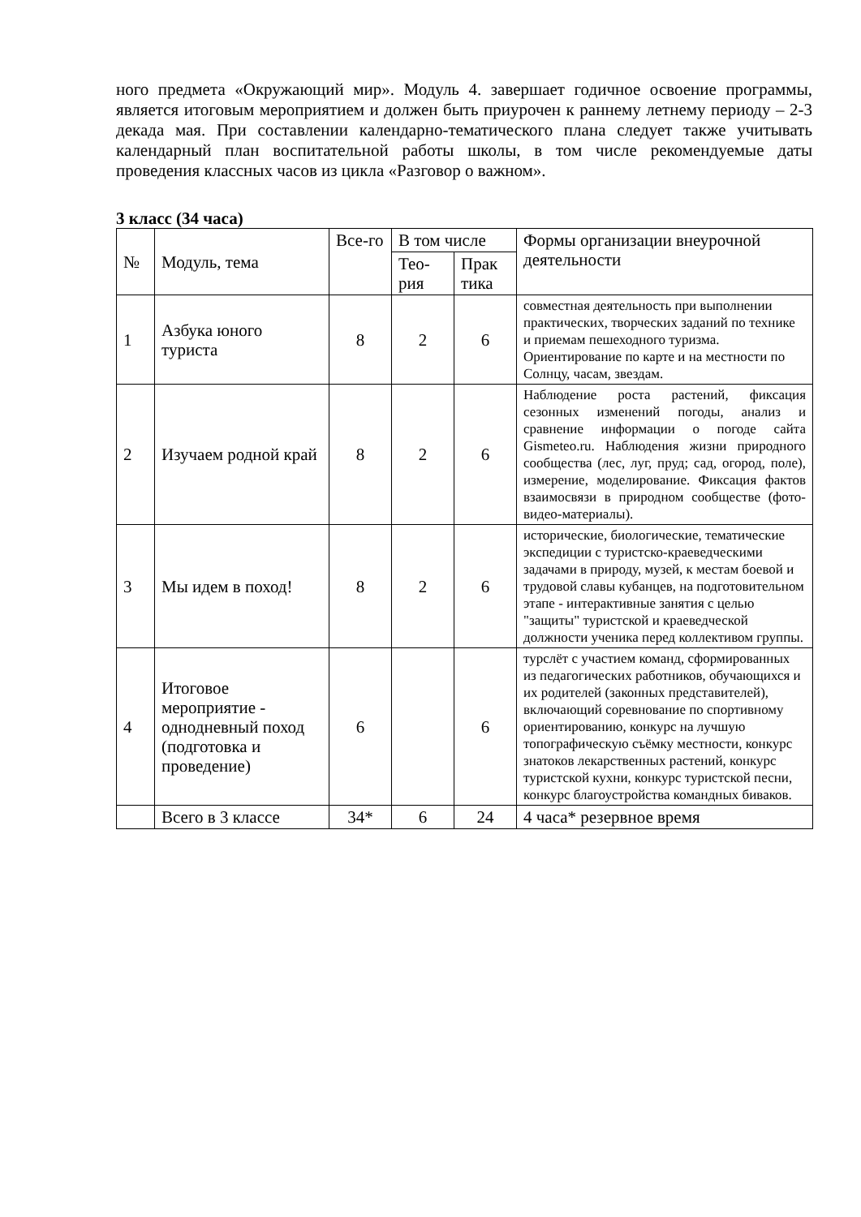ного предмета «Окружающий мир». Модуль 4. завершает годичное освоение программы, является итоговым мероприятием и должен быть приурочен к раннему летнему периоду – 2-3 декада мая. При составлении календарно-тематического плана следует также учитывать календарный план воспитательной работы школы, в том числе рекомендуемые даты проведения классных часов из цикла «Разговор о важном».
3 класс (34 часа)
| № | Модуль, тема | Все-го | В том числе | | Формы организации внеурочной деятельности |
| --- | --- | --- | --- | --- | --- |
| | | | Тео-рия | Прак тика | |
| 1 | Азбука юного туриста | 8 | 2 | 6 | совместная деятельность при выполнении практических, творческих заданий по технике и приемам пешеходного туризма. Ориентирование по карте и на местности по Солнцу, часам, звездам. |
| 2 | Изучаем родной край | 8 | 2 | 6 | Наблюдение роста растений, фиксация сезонных изменений погоды, анализ и сравнение информации о погоде сайта Gismeteo.ru. Наблюдения жизни природного сообщества (лес, луг, пруд; сад, огород, поле), измерение, моделирование. Фиксация фактов взаимосвязи в природном сообществе (фото-видео-материалы). |
| 3 | Мы идем в поход! | 8 | 2 | 6 | исторические, биологические, тематические экспедиции с туристско-краеведческими задачами в природу, музей, к местам боевой и трудовой славы кубанцев, на подготовительном этапе - интерактивные занятия с целью "защиты" туристской и краеведческой должности ученика перед коллективом группы. |
| 4 | Итоговое мероприятие - однодневный поход (подготовка и проведение) | 6 | | 6 | турслёт с участием команд, сформированных из педагогических работников, обучающихся и их родителей (законных представителей), включающий соревнование по спортивному ориентированию, конкурс на лучшую топографическую съёмку местности, конкурс знатоков лекарственных растений, конкурс туристской кухни, конкурс туристской песни, конкурс благоустройства командных биваков. |
| | Всего в 3 классе | 34* | 6 | 24 | 4 часа* резервное время |